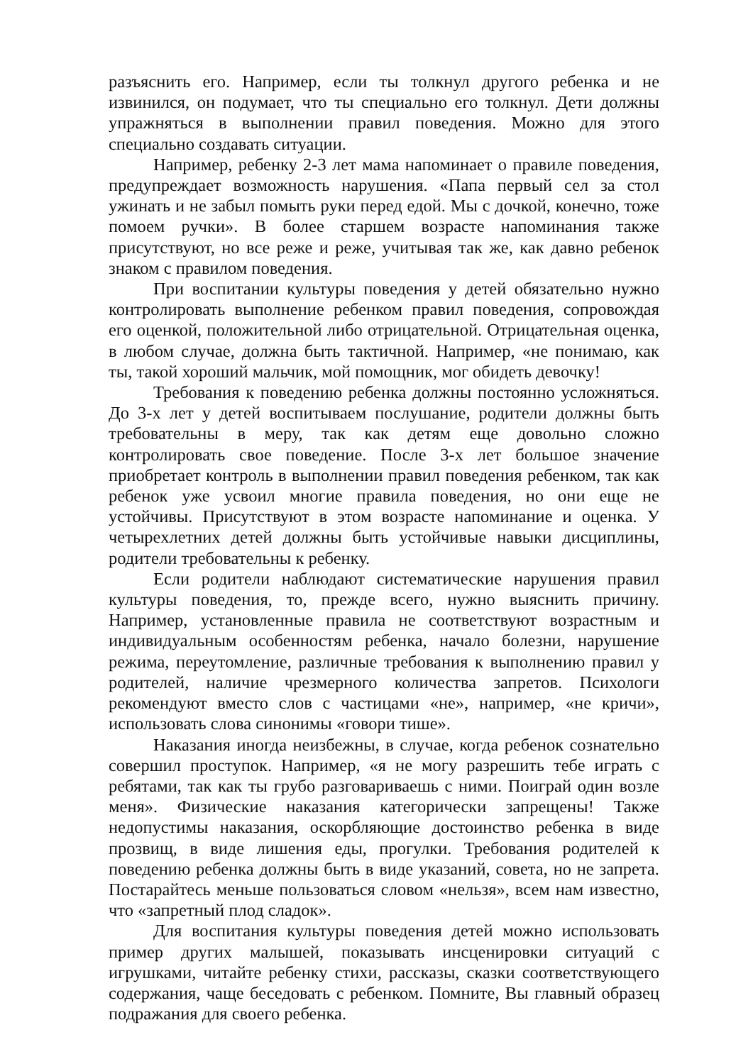разъяснить его. Например, если ты толкнул другого ребенка и не извинился, он подумает, что ты специально его толкнул. Дети должны упражняться в выполнении правил поведения. Можно для этого специально создавать ситуации.
Например, ребенку 2-3 лет мама напоминает о правиле поведения, предупреждает возможность нарушения. «Папа первый сел за стол ужинать и не забыл помыть руки перед едой. Мы с дочкой, конечно, тоже помоем ручки». В более старшем возрасте напоминания также присутствуют, но все реже и реже, учитывая так же, как давно ребенок знаком с правилом поведения.
При воспитании культуры поведения у детей обязательно нужно контролировать выполнение ребенком правил поведения, сопровождая его оценкой, положительной либо отрицательной. Отрицательная оценка, в любом случае, должна быть тактичной. Например, «не понимаю, как ты, такой хороший мальчик, мой помощник, мог обидеть девочку!
Требования к поведению ребенка должны постоянно усложняться. До 3-х лет у детей воспитываем послушание, родители должны быть требовательны в меру, так как детям еще довольно сложно контролировать свое поведение. После 3-х лет большое значение приобретает контроль в выполнении правил поведения ребенком, так как ребенок уже усвоил многие правила поведения, но они еще не устойчивы. Присутствуют в этом возрасте напоминание и оценка. У четырехлетних детей должны быть устойчивые навыки дисциплины, родители требовательны к ребенку.
Если родители наблюдают систематические нарушения правил культуры поведения, то, прежде всего, нужно выяснить причину. Например, установленные правила не соответствуют возрастным и индивидуальным особенностям ребенка, начало болезни, нарушение режима, переутомление, различные требования к выполнению правил у родителей, наличие чрезмерного количества запретов. Психологи рекомендуют вместо слов с частицами «не», например, «не кричи», использовать слова синонимы «говори тише».
Наказания иногда неизбежны, в случае, когда ребенок сознательно совершил проступок. Например, «я не могу разрешить тебе играть с ребятами, так как ты грубо разговариваешь с ними. Поиграй один возле меня». Физические наказания категорически запрещены! Также недопустимы наказания, оскорбляющие достоинство ребенка в виде прозвищ, в виде лишения еды, прогулки. Требования родителей к поведению ребенка должны быть в виде указаний, совета, но не запрета. Постарайтесь меньше пользоваться словом «нельзя», всем нам известно, что «запретный плод сладок».
Для воспитания культуры поведения детей можно использовать пример других малышей, показывать инсценировки ситуаций с игрушками, читайте ребенку стихи, рассказы, сказки соответствующего содержания, чаще беседовать с ребенком. Помните, Вы главный образец подражания для своего ребенка.